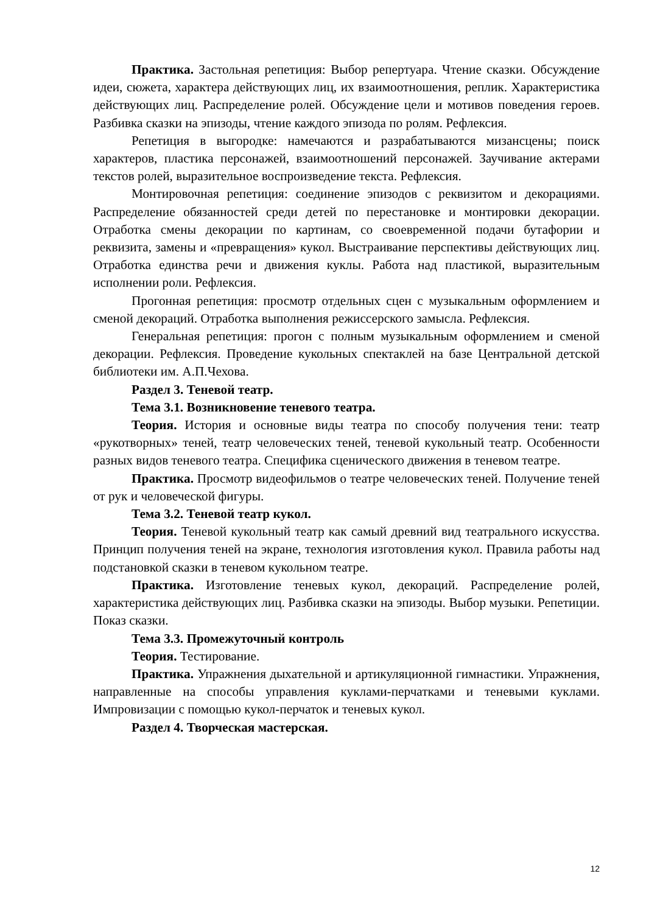Практика. Застольная репетиция: Выбор репертуара. Чтение сказки. Обсуждение идеи, сюжета, характера действующих лиц, их взаимоотношения, реплик. Характеристика действующих лиц. Распределение ролей. Обсуждение цели и мотивов поведения героев. Разбивка сказки на эпизоды, чтение каждого эпизода по ролям. Рефлексия.
Репетиция в выгородке: намечаются и разрабатываются мизансцены; поиск характеров, пластика персонажей, взаимоотношений персонажей. Заучивание актерами текстов ролей, выразительное воспроизведение текста. Рефлексия.
Монтировочная репетиция: соединение эпизодов с реквизитом и декорациями. Распределение обязанностей среди детей по перестановке и монтировки декорации. Отработка смены декорации по картинам, со своевременной подачи бутафории и реквизита, замены и «превращения» кукол. Выстраивание перспективы действующих лиц. Отработка единства речи и движения куклы. Работа над пластикой, выразительным исполнении роли. Рефлексия.
Прогонная репетиция: просмотр отдельных сцен с музыкальным оформлением и сменой декораций. Отработка выполнения режиссерского замысла. Рефлексия.
Генеральная репетиция: прогон с полным музыкальным оформлением и сменой декорации. Рефлексия. Проведение кукольных спектаклей на базе Центральной детской библиотеки им. А.П.Чехова.
Раздел 3. Теневой театр.
Тема 3.1. Возникновение теневого театра.
Теория. История и основные виды театра по способу получения тени: театр «рукотворных» теней, театр человеческих теней, теневой кукольный театр. Особенности разных видов теневого театра. Специфика сценического движения в теневом театре.
Практика. Просмотр видеофильмов о театре человеческих теней. Получение теней от рук и человеческой фигуры.
Тема 3.2. Теневой театр кукол.
Теория. Теневой кукольный театр как самый древний вид театрального искусства. Принцип получения теней на экране, технология изготовления кукол. Правила работы над подстановкой сказки в теневом кукольном театре.
Практика. Изготовление теневых кукол, декораций. Распределение ролей, характеристика действующих лиц. Разбивка сказки на эпизоды. Выбор музыки. Репетиции. Показ сказки.
Тема 3.3. Промежуточный контроль
Теория. Тестирование.
Практика. Упражнения дыхательной и артикуляционной гимнастики. Упражнения, направленные на способы управления куклами-перчатками и теневыми куклами. Импровизации с помощью кукол-перчаток и теневых кукол.
Раздел 4. Творческая мастерская.
12